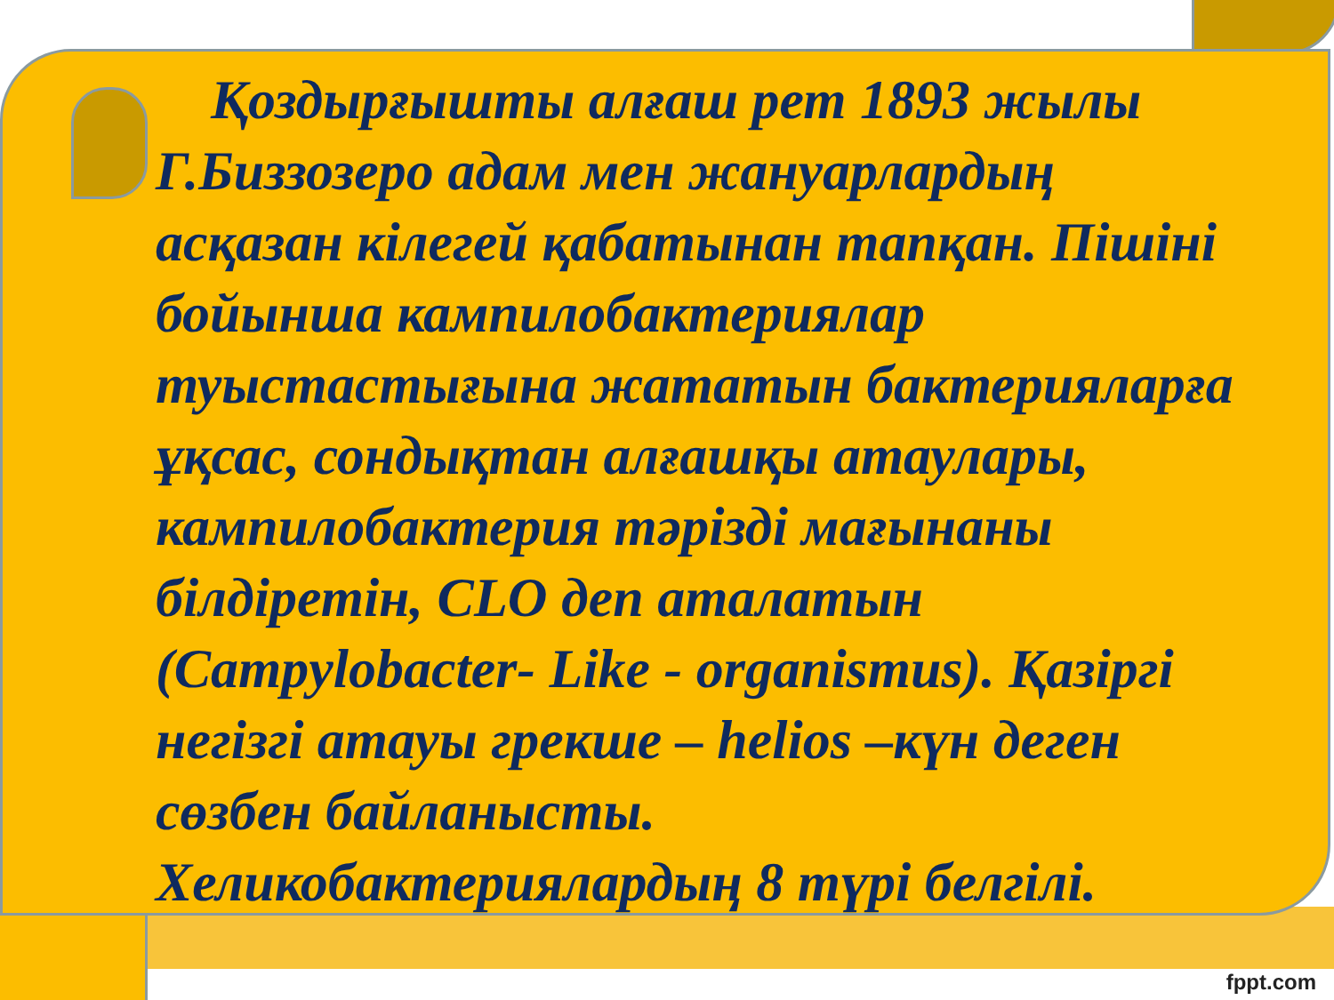Қоздырғышты алғаш рет 1893 жылы Г.Биззозеро адам мен жануарлардың асқазан кілегей қабатынан тапқан. Пішіні бойынша кампилобактериялар туыстастығына жататын бактерияларға ұқсас, сондықтан алғашқы атаулары, кампилобактерия тәрізді мағынаны білдіретін, CLO деп аталатын (Campylobacter- Like - organismus). Қазіргі негізгі атауы грекше – helios –күн деген сөзбен байланысты. Хеликобактериялардың 8 түрі белгілі.
fppt.com